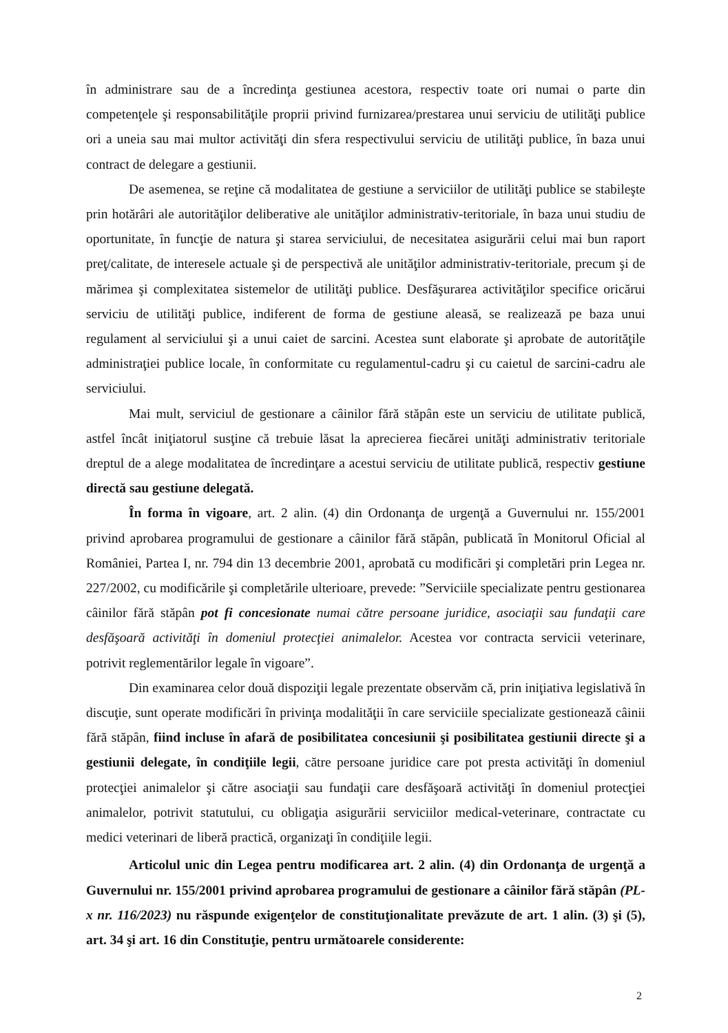în administrare sau de a încredinţa gestiunea acestora, respectiv toate ori numai o parte din competenţele şi responsabilităţile proprii privind furnizarea/prestarea unui serviciu de utilităţi publice ori a uneia sau mai multor activităţi din sfera respectivului serviciu de utilităţi publice, în baza unui contract de delegare a gestiunii.
De asemenea, se reţine că modalitatea de gestiune a serviciilor de utilităţi publice se stabileşte prin hotărâri ale autorităţilor deliberative ale unităţilor administrativ-teritoriale, în baza unui studiu de oportunitate, în funcţie de natura şi starea serviciului, de necesitatea asigurării celui mai bun raport preţ/calitate, de interesele actuale şi de perspectivă ale unităţilor administrativ-teritoriale, precum şi de mărimea şi complexitatea sistemelor de utilităţi publice. Desfăşurarea activităţilor specifice oricărui serviciu de utilităţi publice, indiferent de forma de gestiune aleasă, se realizează pe baza unui regulament al serviciului şi a unui caiet de sarcini. Acestea sunt elaborate şi aprobate de autorităţile administraţiei publice locale, în conformitate cu regulamentul-cadru şi cu caietul de sarcini-cadru ale serviciului.
Mai mult, serviciul de gestionare a câinilor fără stăpân este un serviciu de utilitate publică, astfel încât iniţiatorul susţine că trebuie lăsat la aprecierea fiecărei unităţi administrativ teritoriale dreptul de a alege modalitatea de încredinţare a acestui serviciu de utilitate publică, respectiv gestiune directă sau gestiune delegată.
În forma în vigoare, art. 2 alin. (4) din Ordonanţa de urgenţă a Guvernului nr. 155/2001 privind aprobarea programului de gestionare a câinilor fără stăpân, publicată în Monitorul Oficial al României, Partea I, nr. 794 din 13 decembrie 2001, aprobată cu modificări şi completări prin Legea nr. 227/2002, cu modificările şi completările ulterioare, prevede: ”Serviciile specializate pentru gestionarea câinilor fără stăpân pot fi concesionate numai către persoane juridice, asociaţii sau fundaţii care desfăşoară activităţi în domeniul protecţiei animalelor. Acestea vor contracta servicii veterinare, potrivit reglementărilor legale în vigoare”.
Din examinarea celor două dispoziţii legale prezentate observăm că, prin iniţiativa legislativă în discuţie, sunt operate modificări în privinţa modalităţii în care serviciile specializate gestionează câinii fără stăpân, fiind incluse în afară de posibilitatea concesiunii şi posibilitatea gestiunii directe şi a gestiunii delegate, în condiţiile legii, către persoane juridice care pot presta activităţi în domeniul protecţiei animalelor şi către asociaţii sau fundaţii care desfăşoară activităţi în domeniul protecţiei animalelor, potrivit statutului, cu obligaţia asigurării serviciilor medical-veterinare, contractate cu medici veterinari de liberă practică, organizaţi în condiţiile legii.
Articolul unic din Legea pentru modificarea art. 2 alin. (4) din Ordonanţa de urgenţă a Guvernului nr. 155/2001 privind aprobarea programului de gestionare a câinilor fără stăpân (PL-x nr. 116/2023) nu răspunde exigenţelor de constituţionalitate prevăzute de art. 1 alin. (3) şi (5), art. 34 şi art. 16 din Constituţie, pentru următoarele considerente:
2